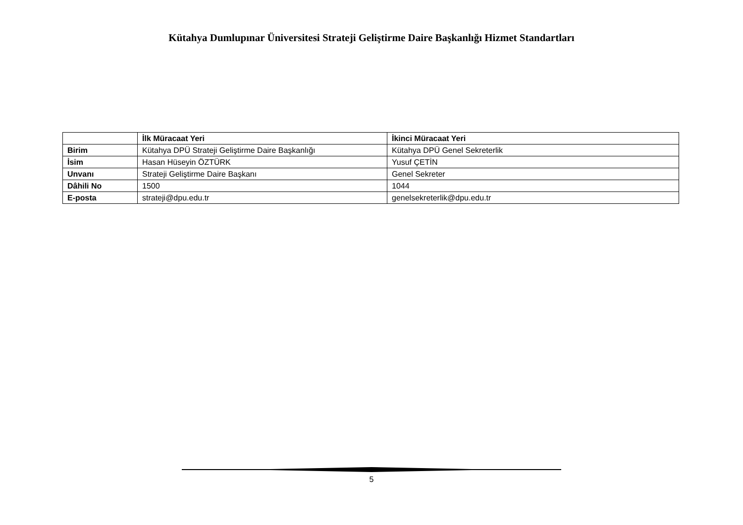Kütahya Dumlupınar Üniversitesi Strateji Geliştirme Daire Başkanlığı Hizmet Standartları
| | İlk Müracaat Yeri | İkinci Müracaat Yeri |
| --- | --- | --- |
| Birim | Kütahya DPÜ Strateji Geliştirme Daire Başkanlığı | Kütahya DPÜ Genel Sekreterlik |
| İsim | Hasan Hüseyin ÖZTÜRK | Yusuf ÇETİN |
| Unvanı | Strateji Geliştirme Daire Başkanı | Genel Sekreter |
| Dâhili No | 1500 | 1044 |
| E-posta | strateji@dpu.edu.tr | genelsekreterlik@dpu.edu.tr |
5